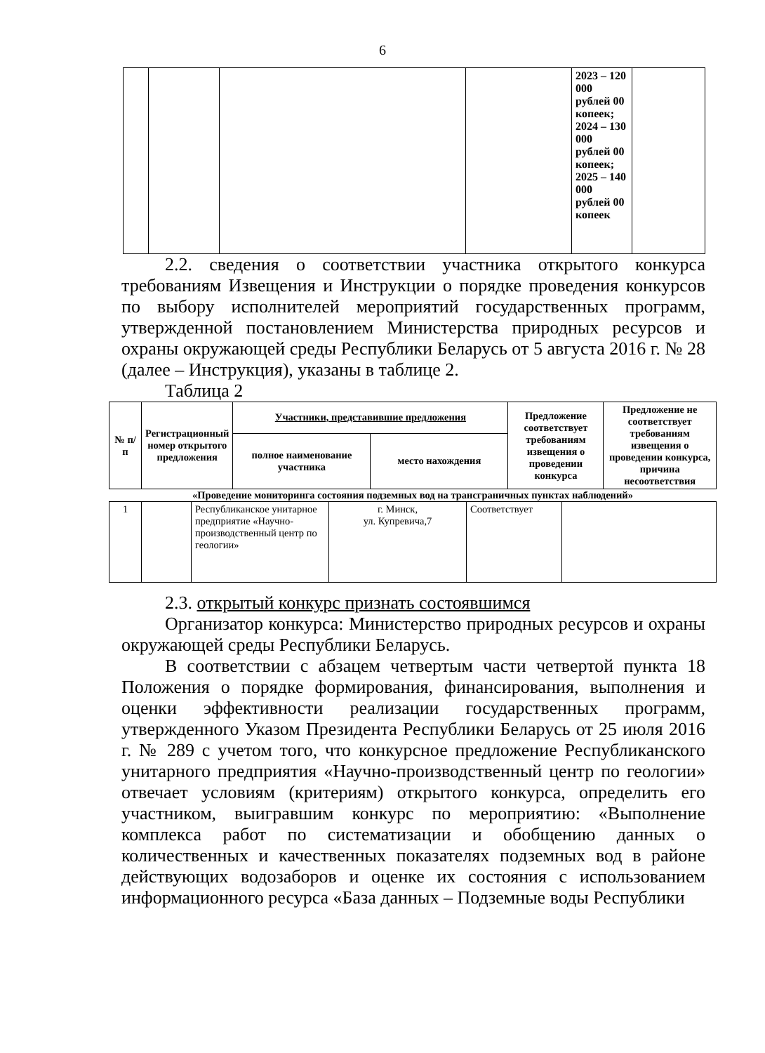6
| | | | | 2023 – 120 000 рублей 00 копеек; 2024 – 130 000 рублей 00 копеек; 2025 – 140 000 рублей 00 копеек | |
2.2. сведения о соответствии участника открытого конкурса требованиям Извещения и Инструкции о порядке проведения конкурсов по выбору исполнителей мероприятий государственных программ, утвержденной постановлением Министерства природных ресурсов и охраны окружающей среды Республики Беларусь от 5 августа 2016 г. № 28 (далее – Инструкция), указаны в таблице 2.
Таблица 2
| № п/п | Регистрационный номер открытого предложения | Участники, представившие предложения | | Предложение соответствует требованиям извещения о проведении конкурса | Предложение не соответствует требованиям извещения о проведении конкурса, причина несоответствия |
| --- | --- | --- | --- | --- | --- |
| | | полное наименование участника | место нахождения | | |
«Проведение мониторинга состояния подземных вод на трансграничных пунктах наблюдений»
| 1 | | Республиканское унитарное предприятие «Научно-производственный центр по геологии» | г. Минск, ул. Купревича,7 | Соответствует | |
2.3. открытый конкурс признать состоявшимся
Организатор конкурса: Министерство природных ресурсов и охраны окружающей среды Республики Беларусь.
В соответствии с абзацем четвертым части четвертой пункта 18 Положения о порядке формирования, финансирования, выполнения и оценки эффективности реализации государственных программ, утвержденного Указом Президента Республики Беларусь от 25 июля 2016 г. № 289 с учетом того, что конкурсное предложение Республиканского унитарного предприятия «Научно-производственный центр по геологии» отвечает условиям (критериям) открытого конкурса, определить его участником, выигравшим конкурс по мероприятию: «Выполнение комплекса работ по систематизации и обобщению данных о количественных и качественных показателях подземных вод в районе действующих водозаборов и оценке их состояния с использованием информационного ресурса «База данных – Подземные воды Республики